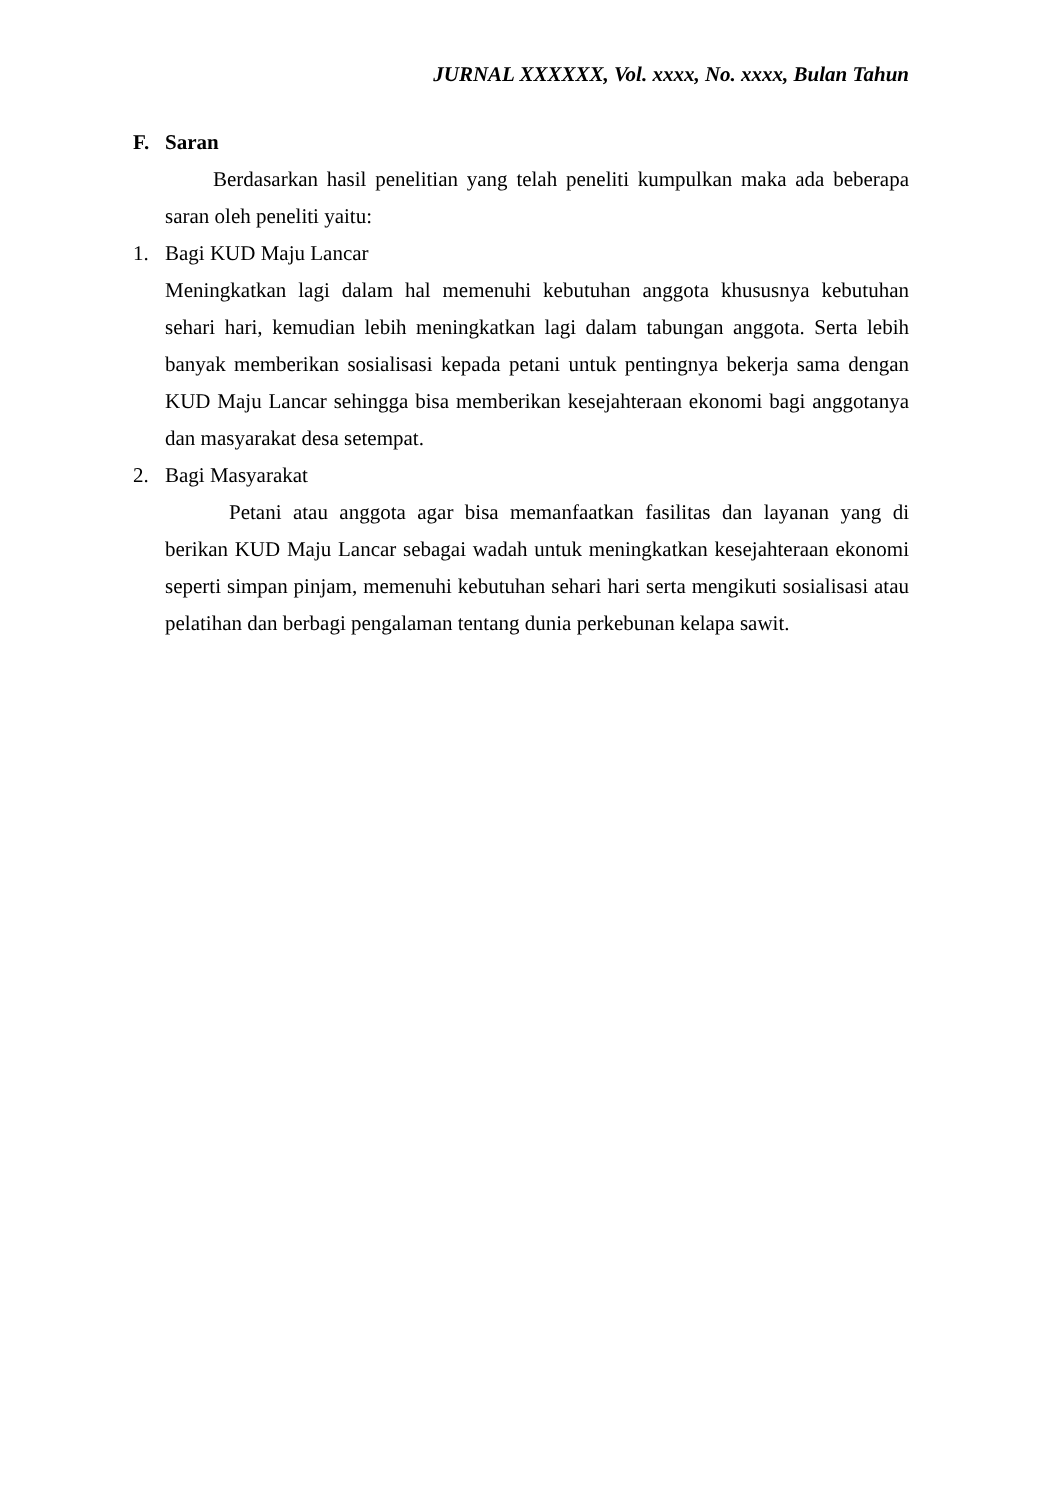JURNAL XXXXXX, Vol. xxxx, No. xxxx, Bulan Tahun
F. Saran
Berdasarkan hasil penelitian yang telah peneliti kumpulkan maka ada beberapa saran oleh peneliti yaitu:
1. Bagi KUD Maju Lancar
Meningkatkan lagi dalam hal memenuhi kebutuhan anggota khususnya kebutuhan sehari hari, kemudian lebih meningkatkan lagi dalam tabungan anggota. Serta lebih banyak memberikan sosialisasi kepada petani untuk pentingnya bekerja sama dengan KUD Maju Lancar sehingga bisa memberikan kesejahteraan ekonomi bagi anggotanya dan masyarakat desa setempat.
2. Bagi Masyarakat
Petani atau anggota agar bisa memanfaatkan fasilitas dan layanan yang di berikan KUD Maju Lancar sebagai wadah untuk meningkatkan kesejahteraan ekonomi seperti simpan pinjam, memenuhi kebutuhan sehari hari serta mengikuti sosialisasi atau pelatihan dan berbagi pengalaman tentang dunia perkebunan kelapa sawit.